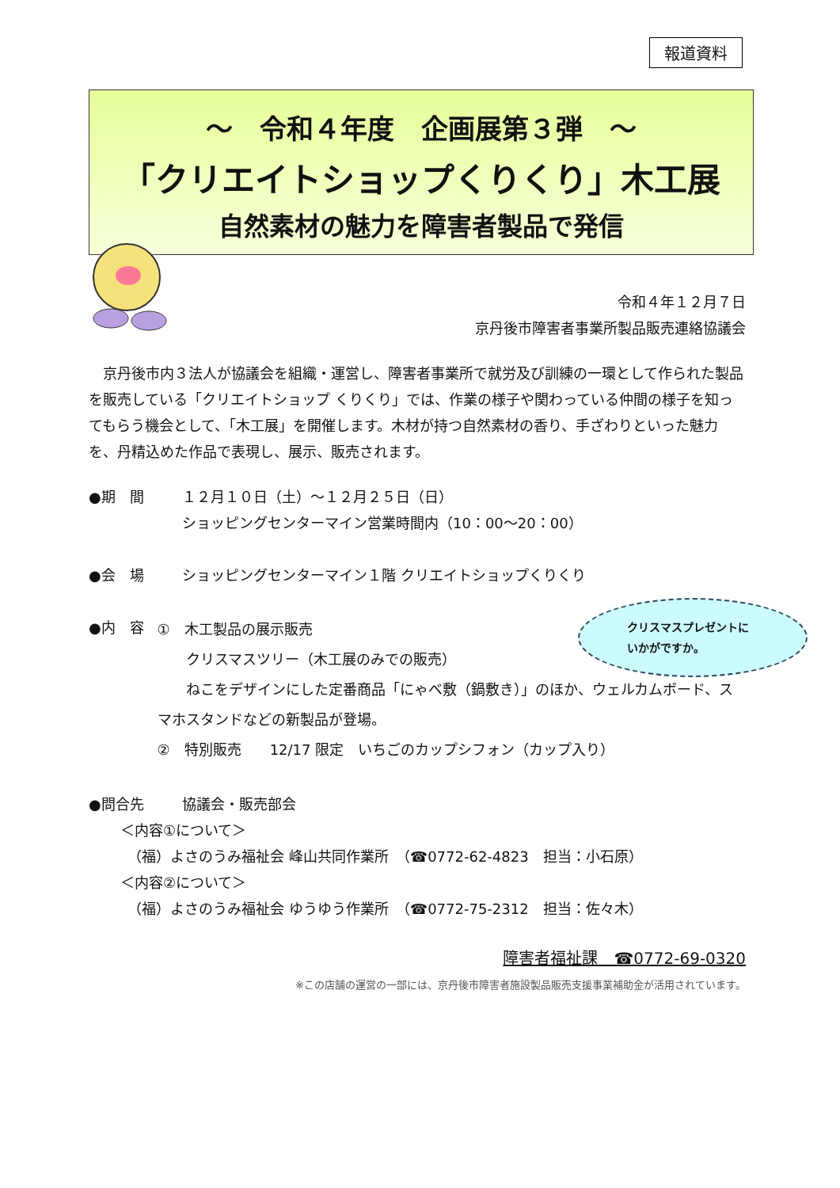報道資料
～　令和４年度　企画展第３弾　～
「クリエイトショップくりくり」木工展
自然素材の魅力を障害者製品で発信
令和４年１２月７日
京丹後市障害者事業所製品販売連絡協議会
京丹後市内３法人が協議会を組織・運営し、障害者事業所で就労及び訓練の一環として作られた製品を販売している「クリエイトショップ くりくり」では、作業の様子や関わっている仲間の様子を知ってもらう機会として、「木工展」を開催します。木材が持つ自然素材の香り、手ざわりといった魅力を、丹精込めた作品で表現し、展示、販売されます。
●期　間 １２月１０日（土）～１２月２５日（日）
ショッピングセンターマイン営業時間内（10：00～20：00）
●会　場 ショッピングセンターマイン１階 クリエイトショップくりくり
●内　容
①　木工製品の展示販売
　　クリスマスツリー（木工展のみでの販売）
　　ねこをデザインにした定番商品「にゃべ敷（鍋敷き）」のほか、ウェルカムボード、スマホスタンドなどの新製品が登場。
②　特別販売　　12/17 限定　いちごのカップシフォン（カップ入り）
●問合先 協議会・販売部会
＜内容①について＞
　（福）よさのうみ福祉会 峰山共同作業所　（☎0772-62-4823　担当：小石原）
＜内容②について＞
　（福）よさのうみ福祉会 ゆうゆう作業所　（☎0772-75-2312　担当：佐々木）
障害者福祉課　☎0772-69-0320
※この店舗の運営の一部には、京丹後市障害者施設製品販売支援事業補助金が活用されています。
クリスマスプレゼントに
いかがですか。